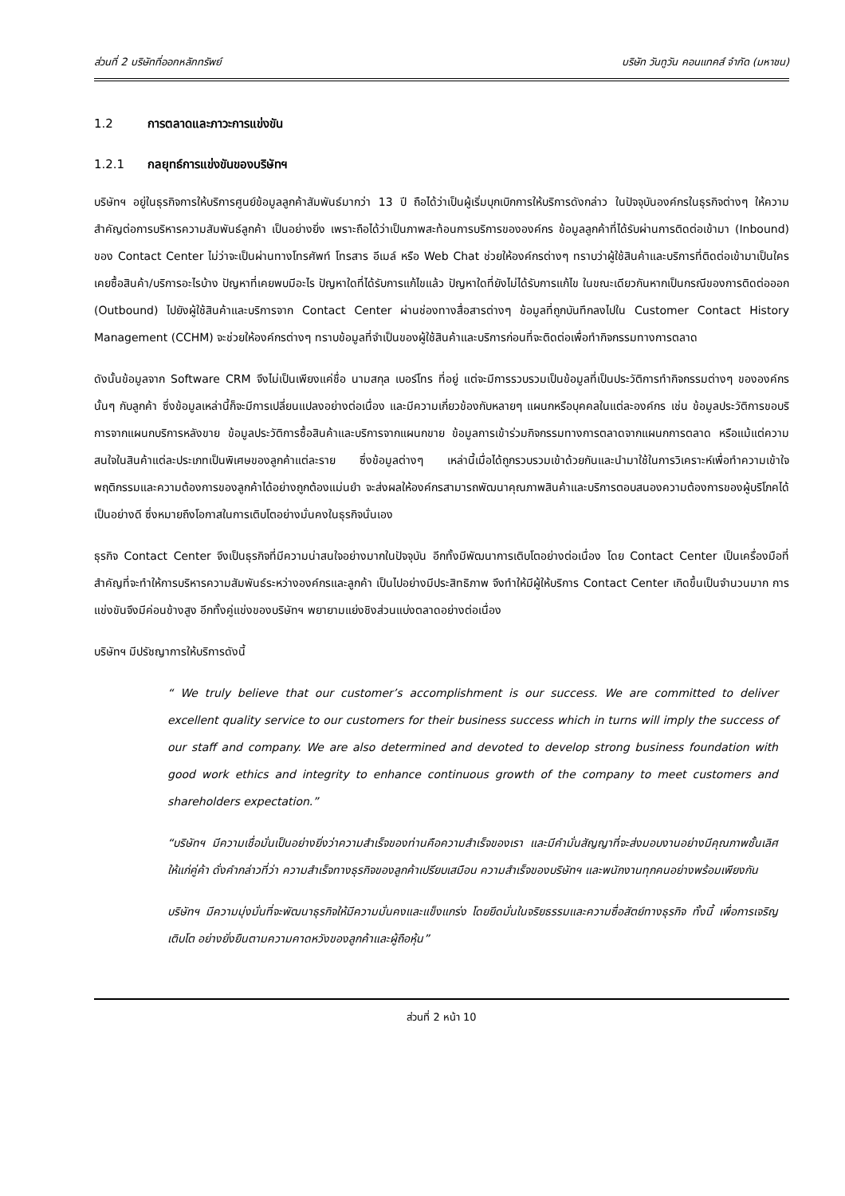ส่วนที่ 2 บริษัทที่ออกหลักทรัพย์ บริษัท วันทูวัน คอนแทคส์ จำกัด (มหาชน)
1.2 การตลาดและภาวะการแข่งขัน
1.2.1 กลยุทธ์การแข่งขันของบริษัทฯ
บริษัทฯ อยู่ในธุรกิจการให้บริการศูนย์ข้อมูลลูกค้าสัมพันธ์มากว่า 13 ปี ถือได้ว่าเป็นผู้เริ่มบุกเบิกการให้บริการดังกล่าว ในปัจจุบันองค์กรในธุรกิจต่างๆ ให้ความสำคัญต่อการบริหารความสัมพันธ์ลูกค้า เป็นอย่างยิ่ง เพราะถือได้ว่าเป็นภาพสะท้อนการบริการขององค์กร ข้อมูลลูกค้าที่ได้รับผ่านการติดต่อเข้ามา (Inbound) ของ Contact Center ไม่ว่าจะเป็นผ่านทางโทรศัพท์ โทรสาร อีเมล์ หรือ Web Chat ช่วยให้องค์กรต่างๆ ทราบว่าผู้ใช้สินค้าและบริการที่ติดต่อเข้ามาเป็นใคร เคยซื้อสินค้า/บริการอะไรบ้าง ปัญหาที่เคยพบมีอะไร ปัญหาใดที่ได้รับการแก้ไขแล้ว ปัญหาใดที่ยังไม่ได้รับการแก้ไข ในขณะเดียวกันหากเป็นกรณีของการติดต่อออก (Outbound) ไปยังผู้ใช้สินค้าและบริการจาก Contact Center ผ่านช่องทางสื่อสารต่างๆ ข้อมูลที่ถูกบันทึกลงไปใน Customer Contact History Management (CCHM) จะช่วยให้องค์กรต่างๆ ทราบข้อมูลที่จำเป็นของผู้ใช้สินค้าและบริการก่อนที่จะติดต่อเพื่อทำกิจกรรมทางการตลาด
ดังนั้นข้อมูลจาก Software CRM จึงไม่เป็นเพียงแค่ชื่อ นามสกุล เบอร์โทร ที่อยู่ แต่จะมีการรวบรวมเป็นข้อมูลที่เป็นประวัติการทำกิจกรรมต่างๆ ขององค์กรนั้นๆ กับลูกค้า ซึ่งข้อมูลเหล่านี้ก็จะมีการเปลี่ยนแปลงอย่างต่อเนื่อง และมีความเกี่ยวข้องกับหลายๆ แผนกหรือบุคคลในแต่ละองค์กร เช่น ข้อมูลประวัติการขอบริการจากแผนกบริการหลังขาย ข้อมูลประวัติการซื้อสินค้าและบริการจากแผนกขาย ข้อมูลการเข้าร่วมกิจกรรมทางการตลาดจากแผนกการตลาด หรือแม้แต่ความสนใจในสินค้าแต่ละประเภทเป็นพิเศษของลูกค้าแต่ละราย ซึ่งข้อมูลต่างๆ เหล่านี้เมื่อได้ถูกรวบรวมเข้าด้วยกันและนำมาใช้ในการวิเคราะห์เพื่อทำความเข้าใจพฤติกรรมและความต้องการของลูกค้าได้อย่างถูกต้องแม่นยำ จะส่งผลให้องค์กรสามารถพัฒนาคุณภาพสินค้าและบริการตอบสนองความต้องการของผู้บริโภคได้เป็นอย่างดี ซึ่งหมายถึงโอกาสในการเติบโตอย่างมั่นคงในธุรกิจนั่นเอง
ธุรกิจ Contact Center จึงเป็นธุรกิจที่มีความน่าสนใจอย่างมากในปัจจุบัน อีกทั้งมีพัฒนาการเติบโตอย่างต่อเนื่อง โดย Contact Center เป็นเครื่องมือที่สำคัญที่จะทำให้การบริหารความสัมพันธ์ระหว่างองค์กรและลูกค้า เป็นไปอย่างมีประสิทธิภาพ จึงทำให้มีผู้ให้บริการ Contact Center เกิดขึ้นเป็นจำนวนมาก การแข่งขันจึงมีค่อนข้างสูง อีกทั้งคู่แข่งของบริษัทฯ พยายามแย่งชิงส่วนแบ่งตลาดอย่างต่อเนื่อง
บริษัทฯ มีปรัชญาการให้บริการดังนี้
“ We truly believe that our customer’s accomplishment is our success. We are committed to deliver excellent quality service to our customers for their business success which in turns will imply the success of our staff and company. We are also determined and devoted to develop strong business foundation with good work ethics and integrity to enhance continuous growth of the company to meet customers and shareholders expectation.”
“บริษัทฯ มีความเชื่อมั่นเป็นอย่างยิ่งว่าความสำเร็จของท่านคือความสำเร็จของเรา และมีคำมั่นสัญญาที่จะส่งมอบงานอย่างมีคุณภาพชั้นเลิศให้แก่คู่ค้า ดั่งคำกล่าวที่ว่า ความสำเร็จทางธุรกิจของลูกค้าเปรียบเสมือน ความสำเร็จของบริษัทฯ และพนักงานทุกคนอย่างพร้อมเพียงกัน
บริษัทฯ มีความมุ่งมั่นที่จะพัฒนาธุรกิจให้มีความมั่นคงและแข็งแกร่ง โดยยึดมั่นในจริยธรรมและความซื่อสัตย์ทางธุรกิจ ทั้งนี้ เพื่อการเจริญเติบโต อย่างยั่งยืนตามความคาดหวังของลูกค้าและผู้ถือหุ้น”
ส่วนที่ 2 หน้า 10